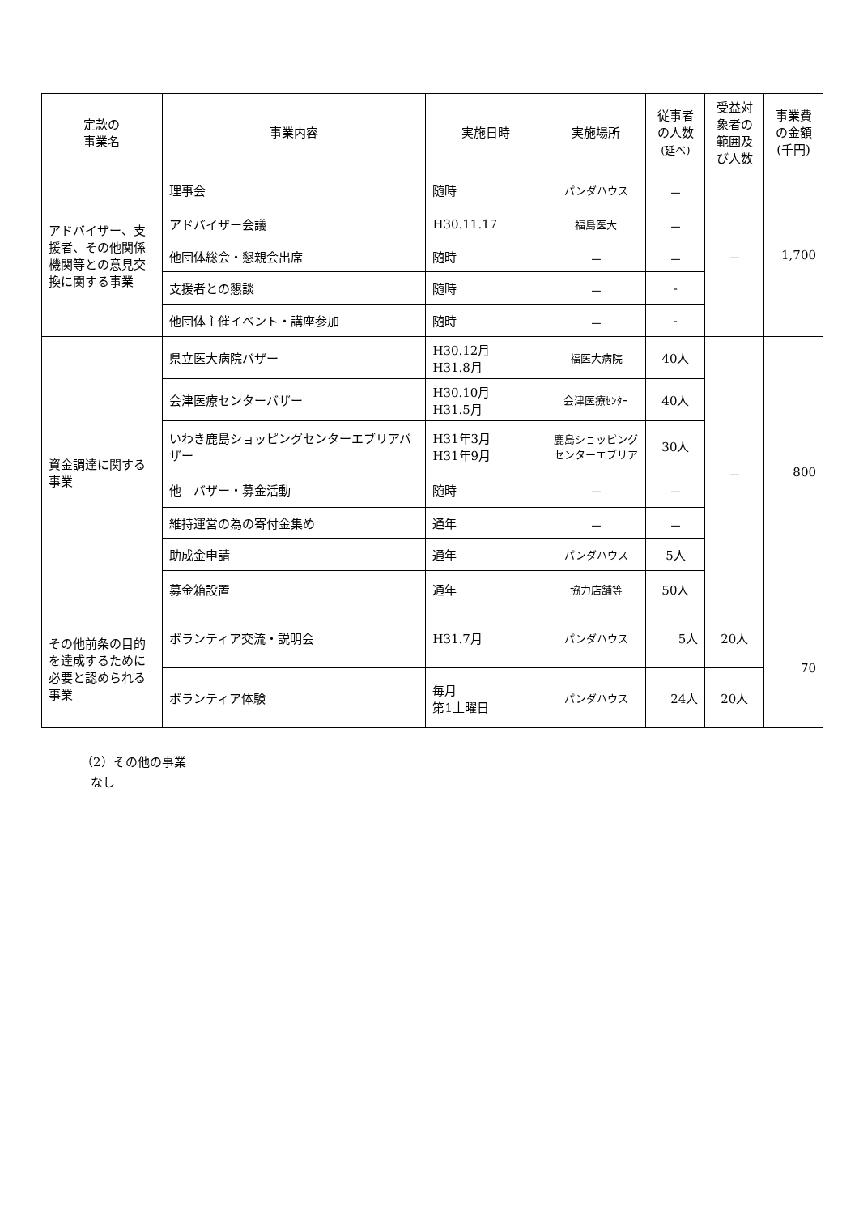| 定款の 事業名 | 事業内容 | 実施日時 | 実施場所 | 従事者の人数 (延べ) | 受益対象者の範囲及び人数 | 事業費の金額(千円) |
| --- | --- | --- | --- | --- | --- | --- |
| アドバイザー、支援者、その他関係機関等との意見交換に関する事業 | 理事会 | 随時 | パンダハウス | － | － | 1,700 |
| | アドバイザー会議 | H30.11.17 | 福島医大 | － | | |
| | 他団体総会・懇親会出席 | 随時 | － | － | | |
| | 支援者との懇談 | 随時 | － | - | | |
| | 他団体主催イベント・講座参加 | 随時 | － | - | | |
| 資金調達に関する事業 | 県立医大病院バザー | H30.12月 H31.8月 | 福医大病院 | 40人 | － | 800 |
| | 会津医療センターバザー | H30.10月 H31.5月 | 会津医療ｾﾝﾀｰ | 40人 | | |
| | いわき鹿島ショッピングセンターエブリアバザー | H31年3月 H31年9月 | 鹿島ショッピングセンターエブリア | 30人 | | |
| | 他 バザー・募金活動 | 随時 | － | － | | |
| | 維持運営の為の寄付金集め | 通年 | － | － | | |
| | 助成金申請 | 通年 | パンダハウス | 5人 | | |
| | 募金箱設置 | 通年 | 協力店舗等 | 50人 | | |
| その他前条の目的を達成するために必要と認められる事業 | ボランティア交流・説明会 | H31.7月 | パンダハウス | 5人 | 20人 | 70 |
| | ボランティア体験 | 毎月 第1土曜日 | パンダハウス | 24人 | 20人 | |
（2）その他の事業
なし